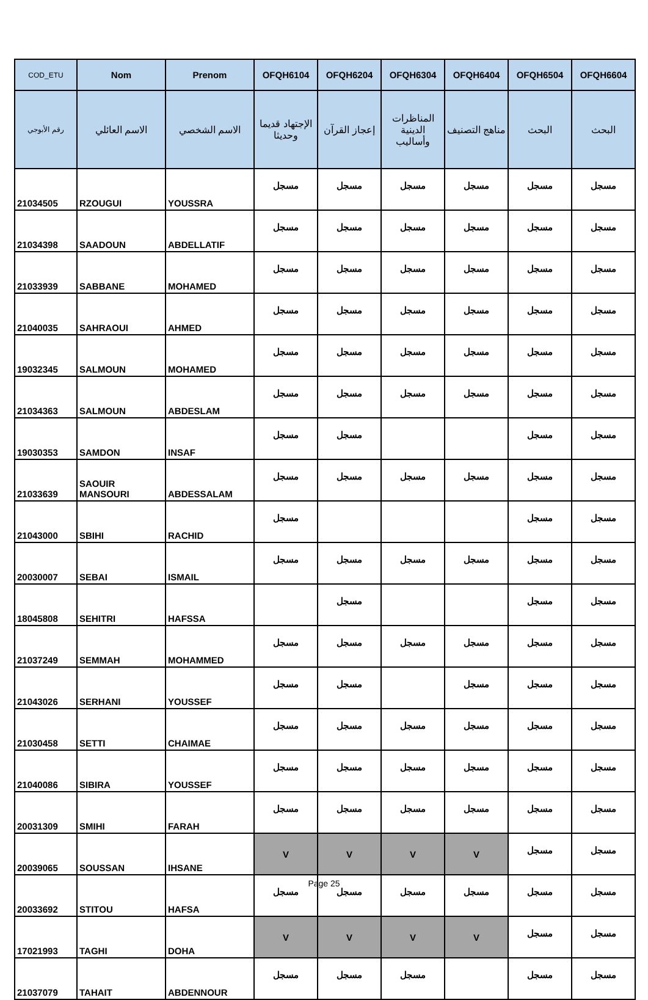| COD_ETU | Nom | Prenom | OFQH6104 | OFQH6204 | OFQH6304 | OFQH6404 | OFQH6504 | OFQH6604 |
| --- | --- | --- | --- | --- | --- | --- | --- | --- |
| رقم الأبوجي | الاسم العائلي | الاسم الشخصي | الإجتهاد قديما وحديثا | إعجاز القرآن | المناظرات الدينية وأساليب | مناهج التصنيف | البحث | البحث |
| 21034505 | RZOUGUI | YOUSSRA | مسجل | مسجل | مسجل | مسجل | مسجل | مسجل |
| 21034398 | SAADOUN | ABDELLATIF | مسجل | مسجل | مسجل | مسجل | مسجل | مسجل |
| 21033939 | SABBANE | MOHAMED | مسجل | مسجل | مسجل | مسجل | مسجل | مسجل |
| 21040035 | SAHRAOUI | AHMED | مسجل | مسجل | مسجل | مسجل | مسجل | مسجل |
| 19032345 | SALMOUN | MOHAMED | مسجل | مسجل | مسجل | مسجل | مسجل | مسجل |
| 21034363 | SALMOUN | ABDESLAM | مسجل | مسجل | مسجل | مسجل | مسجل | مسجل |
| 19030353 | SAMDON | INSAF | مسجل | مسجل | | | مسجل | مسجل |
| 21033639 | SAOUIR MANSOURI | ABDESSALAM | مسجل | مسجل | مسجل | مسجل | مسجل | مسجل |
| 21043000 | SBIHI | RACHID | مسجل | | | | مسجل | مسجل |
| 20030007 | SEBAI | ISMAIL | مسجل | مسجل | مسجل | مسجل | مسجل | مسجل |
| 18045808 | SEHITRI | HAFSSA | | مسجل | | | مسجل | مسجل |
| 21037249 | SEMMAH | MOHAMMED | مسجل | مسجل | مسجل | مسجل | مسجل | مسجل |
| 21043026 | SERHANI | YOUSSEF | مسجل | مسجل | | مسجل | مسجل | مسجل |
| 21030458 | SETTI | CHAIMAE | مسجل | مسجل | مسجل | مسجل | مسجل | مسجل |
| 21040086 | SIBIRA | YOUSSEF | مسجل | مسجل | مسجل | مسجل | مسجل | مسجل |
| 20031309 | SMIHI | FARAH | مسجل | مسجل | مسجل | مسجل | مسجل | مسجل |
| 20039065 | SOUSSAN | IHSANE | V | V | V | V | مسجل | مسجل |
| 20033692 | STITOU | HAFSA | مسجل | مسجل | مسجل | مسجل | مسجل | مسجل |
| 17021993 | TAGHI | DOHA | V | V | V | V | مسجل | مسجل |
| 21037079 | TAHAIT | ABDENNOUR | مسجل | مسجل | مسجل | | مسجل | مسجل |
Page 25